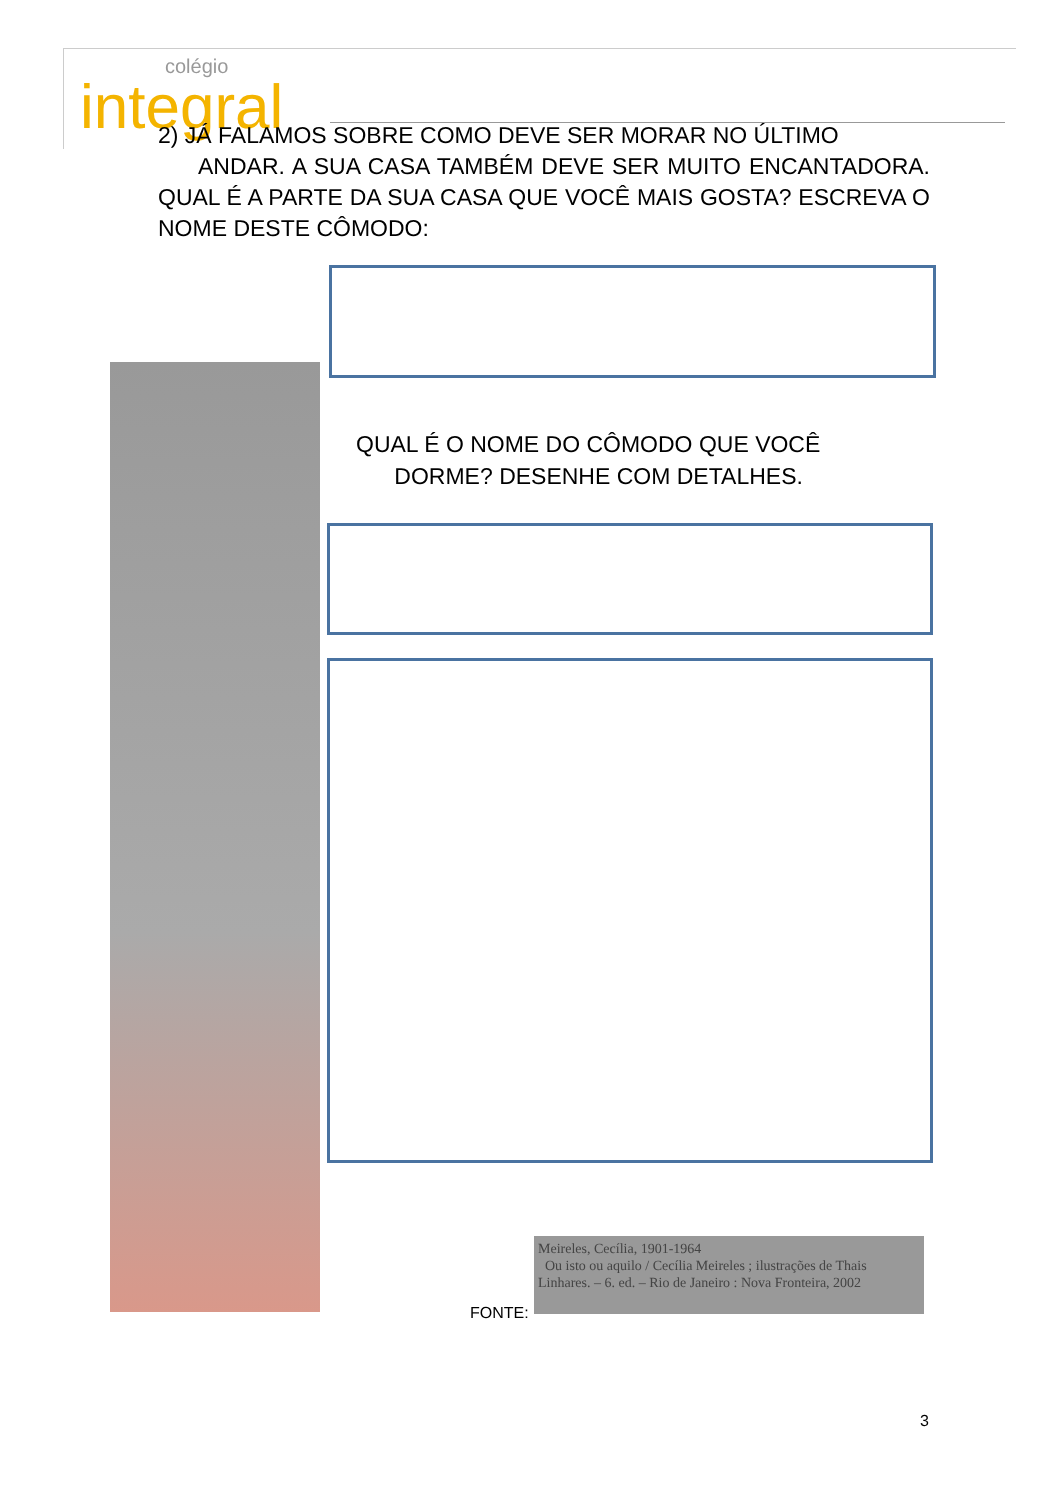colégio
integral
2) JÁ FALAMOS SOBRE COMO DEVE SER MORAR NO ÚLTIMO
ANDAR. A SUA CASA TAMBÉM DEVE SER MUITO ENCANTADORA. QUAL É A PARTE DA SUA CASA QUE VOCÊ MAIS GOSTA? ESCREVA O NOME DESTE CÔMODO:
QUAL É O NOME DO CÔMODO QUE VOCÊ
DORME? DESENHE COM DETALHES.
FONTE:
Meireles, Cecília, 1901-1964
Ou isto ou aquilo / Cecília Meireles ; ilustrações de Thais Linhares. – 6. ed. – Rio de Janeiro : Nova Fronteira, 2002
3